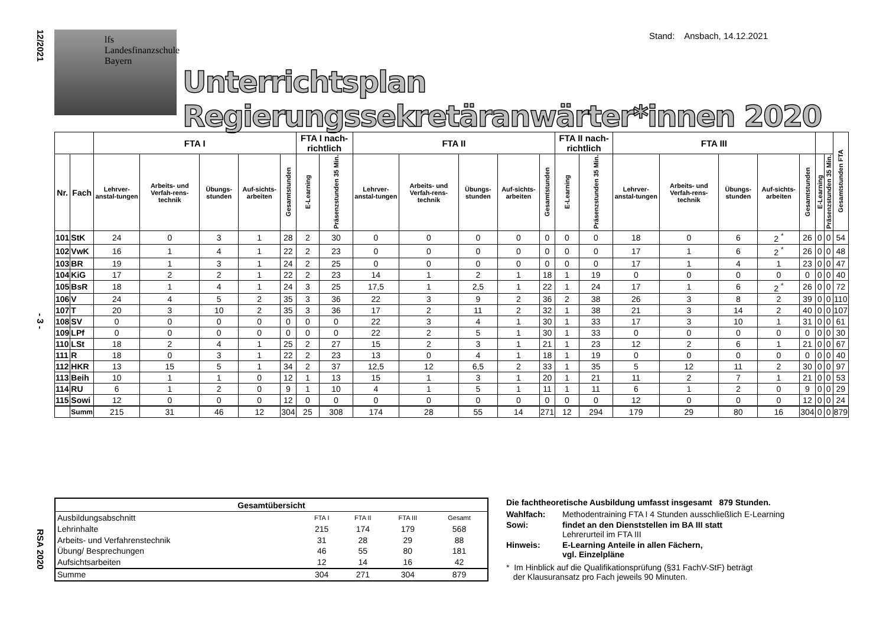12/2021
- 3 -
RSA 2020
Stand: Ansbach, 14.12.2021
lfs Landesfinanzschule Bayern
Unterrichtsplan Regierungssekretäranwärter*innen 2020
| | | FTA I | | | | | FTA I nach-richtlich | | FTA II | | | | | FTA II nach-richtlich | | FTA III | | | | | | | Gesamtstunden FTA |
| --- | --- | --- | --- | --- | --- | --- | --- | --- | --- | --- | --- | --- | --- | --- | --- | --- | --- | --- | --- | --- | --- | --- | --- |
| Nr. | Fach | Lehrver-anstal-tungen | Arbeits- und Verfah-rens-technik | Übungs-stunden | Auf-sichts-arbeiten | Gesamtstunden | E-Learning | Präsenzstunden 35 Min. | Lehrver-anstal-tungen | Arbeits- und Verfah-rens-technik | Übungs-stunden | Auf-sichts-arbeiten | Gesamtstunden | E-Learning | Präsenzstunden 35 Min. | Lehrver-anstal-tungen | Arbeits- und Verfah-rens-technik | Übungs-stunden | Auf-sichts-arbeiten | Gesamtstunden | E-Learning | Präsenzstunden 35 Min. | |
| 101 | StK | 24 | 0 | 3 | 1 | 28 | 2 | 30 | 0 | 0 | 0 | 0 | 0 | 0 | 0 | 18 | 0 | 6 | 2 <sup>*</sup> | 26 | 0 | 0 | 54 |
| 102 | VwK | 16 | 1 | 4 | 1 | 22 | 2 | 23 | 0 | 0 | 0 | 0 | 0 | 0 | 0 | 17 | 1 | 6 | 2 <sup>*</sup> | 26 | 0 | 0 | 48 |
| 103 | BR | 19 | 1 | 3 | 1 | 24 | 2 | 25 | 0 | 0 | 0 | 0 | 0 | 0 | 0 | 17 | 1 | 4 | 1 | 23 | 0 | 0 | 47 |
| 104 | KiG | 17 | 2 | 2 | 1 | 22 | 2 | 23 | 14 | 1 | 2 | 1 | 18 | 1 | 19 | 0 | 0 | 0 | 0 | 0 | 0 | 0 | 40 |
| 105 | BsR | 18 | 1 | 4 | 1 | 24 | 3 | 25 | 17,5 | 1 | 2,5 | 1 | 22 | 1 | 24 | 17 | 1 | 6 | 2 <sup>*</sup> | 26 | 0 | 0 | 72 |
| 106 | V | 24 | 4 | 5 | 2 | 35 | 3 | 36 | 22 | 3 | 9 | 2 | 36 | 2 | 38 | 26 | 3 | 8 | 2 | 39 | 0 | 0 | 110 |
| 107 | T | 20 | 3 | 10 | 2 | 35 | 3 | 36 | 17 | 2 | 11 | 2 | 32 | 1 | 38 | 21 | 3 | 14 | 2 | 40 | 0 | 0 | 107 |
| 108 | SV | 0 | 0 | 0 | 0 | 0 | 0 | 0 | 22 | 3 | 4 | 1 | 30 | 1 | 33 | 17 | 3 | 10 | 1 | 31 | 0 | 0 | 61 |
| 109 | LPf | 0 | 0 | 0 | 0 | 0 | 0 | 0 | 22 | 2 | 5 | 1 | 30 | 1 | 33 | 0 | 0 | 0 | 0 | 0 | 0 | 0 | 30 |
| 110 | LSt | 18 | 2 | 4 | 1 | 25 | 2 | 27 | 15 | 2 | 3 | 1 | 21 | 1 | 23 | 12 | 2 | 6 | 1 | 21 | 0 | 0 | 67 |
| 111 | R | 18 | 0 | 3 | 1 | 22 | 2 | 23 | 13 | 0 | 4 | 1 | 18 | 1 | 19 | 0 | 0 | 0 | 0 | 0 | 0 | 0 | 40 |
| 112 | HKR | 13 | 15 | 5 | 1 | 34 | 2 | 37 | 12,5 | 12 | 6,5 | 2 | 33 | 1 | 35 | 5 | 12 | 11 | 2 | 30 | 0 | 0 | 97 |
| 113 | Beih | 10 | 1 | 1 | 0 | 12 | 1 | 13 | 15 | 1 | 3 | 1 | 20 | 1 | 21 | 11 | 2 | 7 | 1 | 21 | 0 | 0 | 53 |
| 114 | RU | 6 | 1 | 2 | 0 | 9 | 1 | 10 | 4 | 1 | 5 | 1 | 11 | 1 | 11 | 6 | 1 | 2 | 0 | 9 | 0 | 0 | 29 |
| 115 | Sowi | 12 | 0 | 0 | 0 | 12 | 0 | 0 | 0 | 0 | 0 | 0 | 0 | 0 | 0 | 12 | 0 | 0 | 0 | 12 | 0 | 0 | 24 |
| | Summ | 215 | 31 | 46 | 12 | 304 | 25 | 308 | 174 | 28 | 55 | 14 | 271 | 12 | 294 | 179 | 29 | 80 | 16 | 304 | 0 | 0 | 879 |
| Gesamtübersicht | | | | |
| --- | --- | --- | --- | --- |
| Ausbildungsabschnitt | FTA I | FTA II | FTA III | Gesamt |
| Lehrinhalte | 215 | 174 | 179 | 568 |
| Arbeits- und Verfahrenstechnik | 31 | 28 | 29 | 88 |
| Übung/ Besprechungen | 46 | 55 | 80 | 181 |
| Aufsichtsarbeiten | 12 | 14 | 16 | 42 |
| Summe | 304 | 271 | 304 | 879 |
Die fachtheoretische Ausbildung umfasst insgesamt 879 Stunden.
Wahlfach: Methodentraining FTA I 4 Stunden ausschließlich E-Learning Sowi: findet an den Dienststellen im BA III statt
Lehrerurteil im FTA III Hinweis: E-Learning Anteile in allen Fächern,
vgl. Einzelpläne
* Im Hinblick auf die Qualifikationsprüfung (§31 FachV-StF) beträgt
der Klausuransatz pro Fach jeweils 90 Minuten.